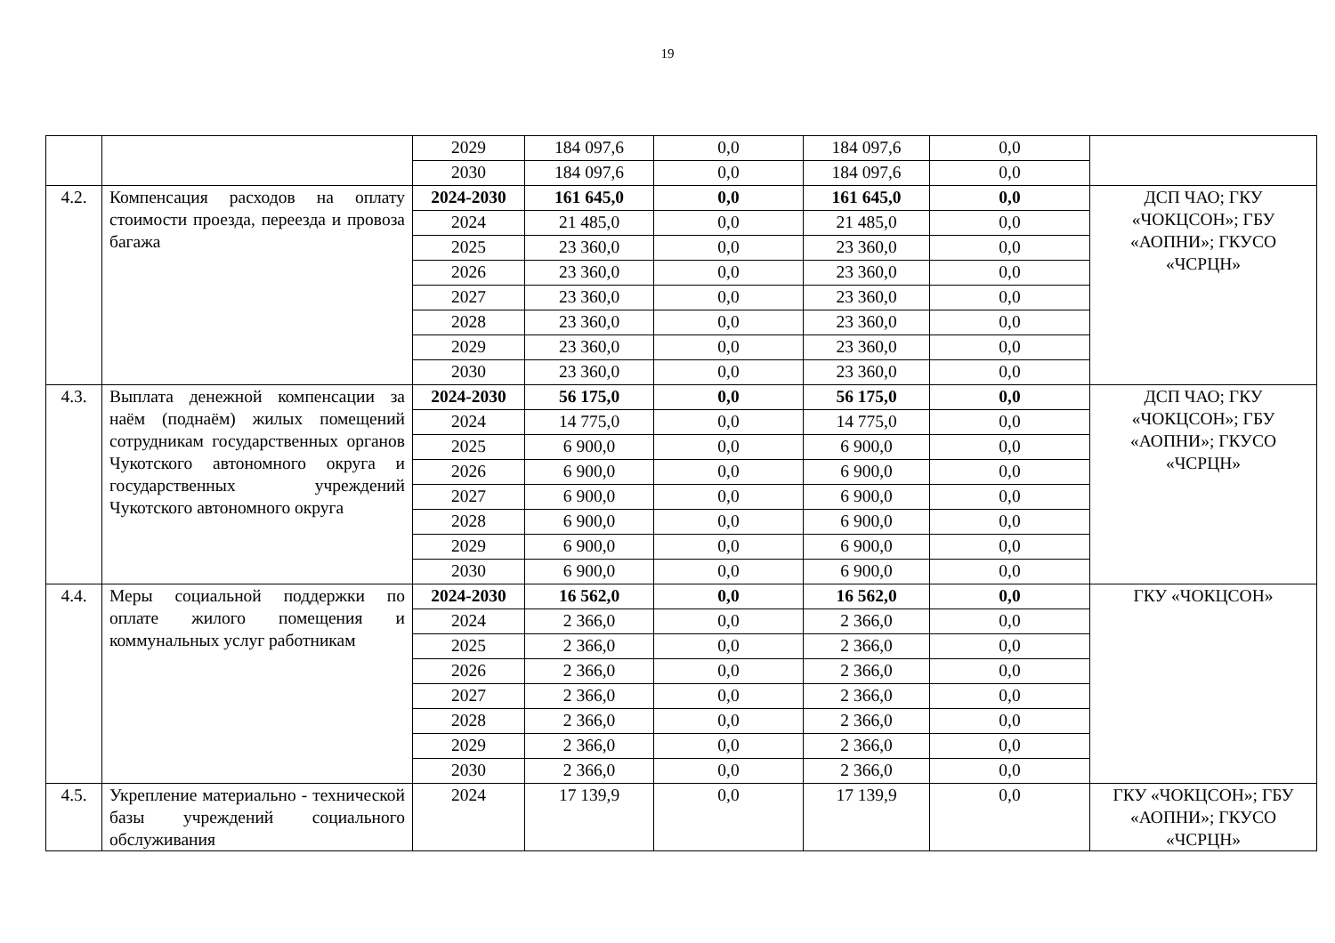19
| | | 2029 | 184 097,6 | 0,0 | 184 097,6 | 0,0 | |
| | | 2030 | 184 097,6 | 0,0 | 184 097,6 | 0,0 | |
| 4.2. | Компенсация расходов на оплату стоимости проезда, переезда и провоза багажа | 2024-2030 | 161 645,0 | 0,0 | 161 645,0 | 0,0 | ДСП ЧАО; ГКУ «ЧОКЦСОН»; ГБУ «АОПНИ»; ГКУСО «ЧСРЦН» |
| | | 2024 | 21 485,0 | 0,0 | 21 485,0 | 0,0 | |
| | | 2025 | 23 360,0 | 0,0 | 23 360,0 | 0,0 | |
| | | 2026 | 23 360,0 | 0,0 | 23 360,0 | 0,0 | |
| | | 2027 | 23 360,0 | 0,0 | 23 360,0 | 0,0 | |
| | | 2028 | 23 360,0 | 0,0 | 23 360,0 | 0,0 | |
| | | 2029 | 23 360,0 | 0,0 | 23 360,0 | 0,0 | |
| | | 2030 | 23 360,0 | 0,0 | 23 360,0 | 0,0 | |
| 4.3. | Выплата денежной компенсации за наём (поднаём) жилых помещений сотрудникам государственных органов Чукотского автономного округа и государственных учреждений Чукотского автономного округа | 2024-2030 | 56 175,0 | 0,0 | 56 175,0 | 0,0 | ДСП ЧАО; ГКУ «ЧОКЦСОН»; ГБУ «АОПНИ»; ГКУСО «ЧСРЦН» |
| | | 2024 | 14 775,0 | 0,0 | 14 775,0 | 0,0 | |
| | | 2025 | 6 900,0 | 0,0 | 6 900,0 | 0,0 | |
| | | 2026 | 6 900,0 | 0,0 | 6 900,0 | 0,0 | |
| | | 2027 | 6 900,0 | 0,0 | 6 900,0 | 0,0 | |
| | | 2028 | 6 900,0 | 0,0 | 6 900,0 | 0,0 | |
| | | 2029 | 6 900,0 | 0,0 | 6 900,0 | 0,0 | |
| | | 2030 | 6 900,0 | 0,0 | 6 900,0 | 0,0 | |
| 4.4. | Меры социальной поддержки по оплате жилого помещения и коммунальных услуг работникам | 2024-2030 | 16 562,0 | 0,0 | 16 562,0 | 0,0 | ГКУ «ЧОКЦСОН» |
| | | 2024 | 2 366,0 | 0,0 | 2 366,0 | 0,0 | |
| | | 2025 | 2 366,0 | 0,0 | 2 366,0 | 0,0 | |
| | | 2026 | 2 366,0 | 0,0 | 2 366,0 | 0,0 | |
| | | 2027 | 2 366,0 | 0,0 | 2 366,0 | 0,0 | |
| | | 2028 | 2 366,0 | 0,0 | 2 366,0 | 0,0 | |
| | | 2029 | 2 366,0 | 0,0 | 2 366,0 | 0,0 | |
| | | 2030 | 2 366,0 | 0,0 | 2 366,0 | 0,0 | |
| 4.5. | Укрепление материально - технической базы учреждений социального обслуживания | 2024 | 17 139,9 | 0,0 | 17 139,9 | 0,0 | ГКУ «ЧОКЦСОН»; ГБУ «АОПНИ»; ГКУСО «ЧСРЦН» |